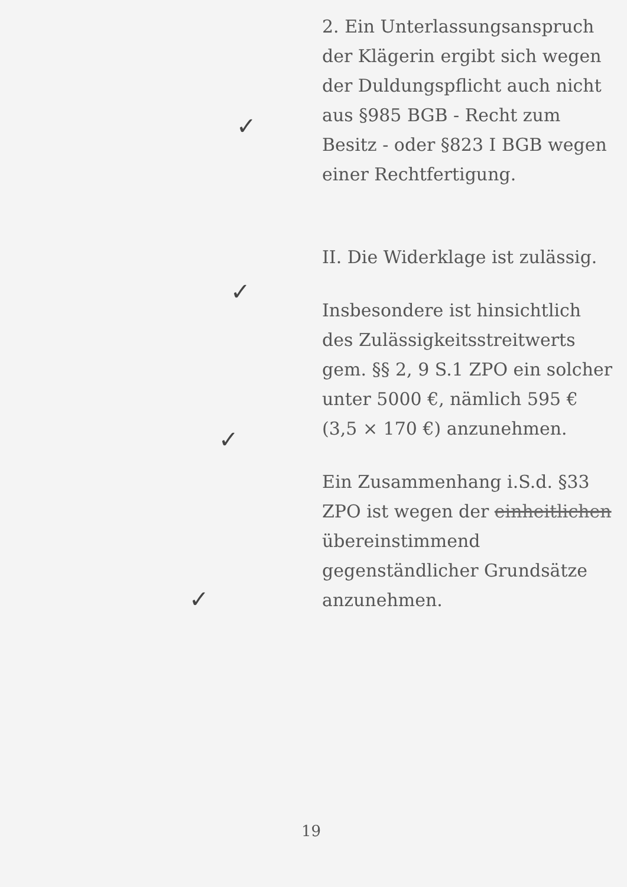✓
✓
✓
✓
2. Ein Unterlassungsanspruch der Klägerin ergibt sich wegen der Duldungspflicht auch nicht aus §985 BGB - Recht zum Besitz - oder §823 I BGB wegen einer Rechtfertigung.
II. Die Widerklage ist zulässig.
Insbesondere ist hinsichtlich des Zulässigkeitsstreitwerts gem. §§ 2, 9 S.1 ZPO ein solcher unter 5000 €, nämlich 595 € (3,5 × 170 €) anzunehmen.
Ein Zusammenhang i.S.d. §33 ZPO ist wegen der einheitlichen übereinstimmend gegenständlicher Grundsätze anzunehmen.
19